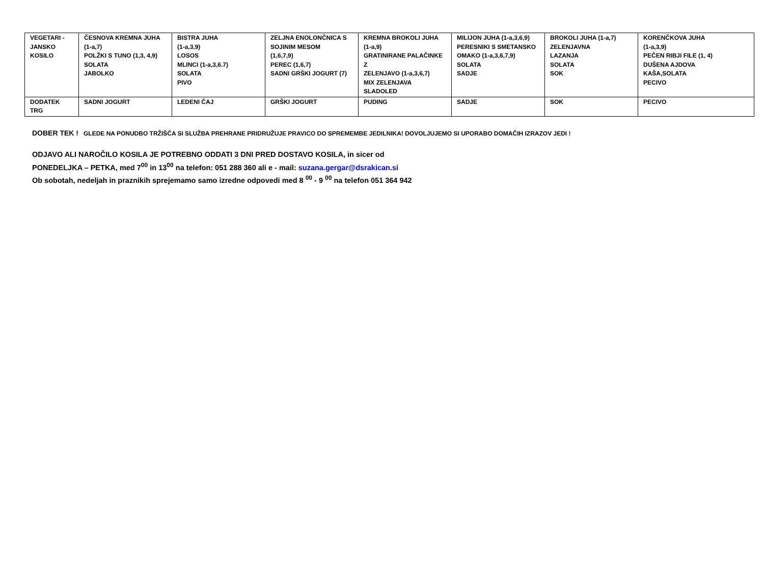| VEGETARI - JANSKO KOSILO | ČESNOVA KREMNA JUHA (1-a,7) POLŽKI S TUNO (1,3, 4,9) SOLATA JABOLKO | BISTRA JUHA (1-a,3,9) LOSOS MLINCI (1-a,3,6.7) SOLATA PIVO | ZELJNA ENOLONČNICA S SOJINIM MESOM (1,6,7,9) PEREC (1,6,7) SADNI GRŠKI JOGURT (7) | KREMNA BROKOLI JUHA (1-a,9) GRATINIRANE PALAČINKE Z ZELENJAVO (1-a,3,6,7) MIX ZELENJAVA SLADOLED | MILIJON JUHA (1-a,3,6,9) PERESNIKI S SMETANSKO OMAKO (1-a,3,6,7,9) SOLATA SADJE | BROKOLI JUHA (1-a,7) ZELENJAVNA LAZANJA SOLATA SOK | KORENČKOVA JUHA (1-a,3,9) PEČEN RIBJI FILE (1, 4) DUŠENA AJDOVA KAŠA,SOLATA PECIVO |
| DODATEK TRG | SADNI JOGURT | LEDENI ČAJ | GRŠKI JOGURT | PUDING | SADJE | SOK | PECIVO |
DOBER TEK ! GLEDE NA PONUDBO TRŽIŠČA SI SLUŽBA PREHRANE PRIDRUŽUJE PRAVICO DO SPREMEMBE JEDILNIKA! DOVOLJUJEMO SI UPORABO DOMAČIH IZRAZOV JEDI !
ODJAVO ALI NAROČILO KOSILA JE POTREBNO ODDATI 3 DNI PRED DOSTAVO KOSILA, in sicer od
PONEDELJKA – PETKA, med 7<sup>00</sup> in 13<sup>00</sup> na telefon: 051 288 360 ali e - mail: suzana.gergar@dsrakican.si
Ob sobotah, nedeljah in praznikih sprejemamo samo izredne odpovedi med 8 <sup>00</sup> - 9 <sup>00</sup> na telefon 051 364 942